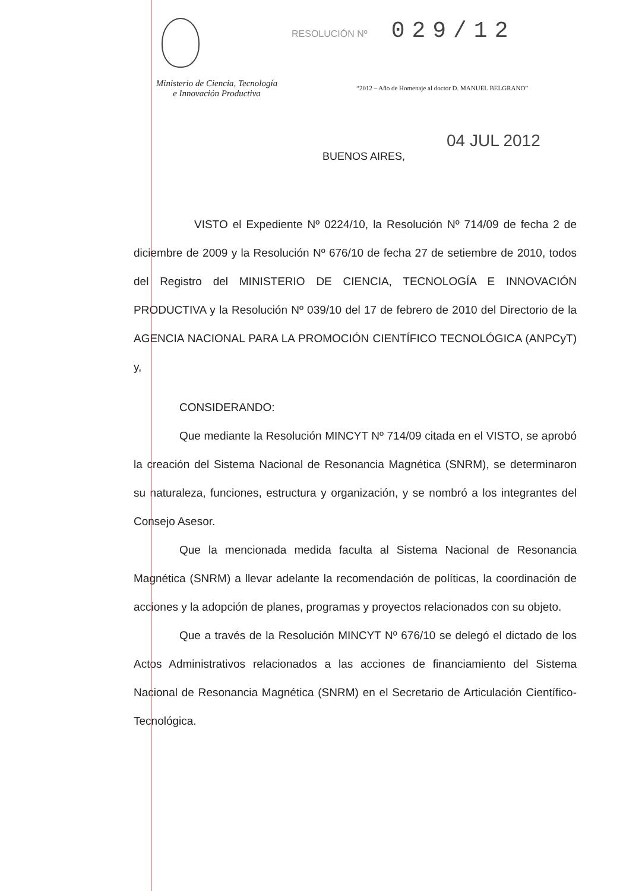RESOLUCIÓN Nº
029/12
Ministerio de Ciencia, Tecnología
e Innovación Productiva
“2012 – Año de Homenaje al doctor D. MANUEL BELGRANO”
04 JUL 2012
BUENOS AIRES,
VISTO el Expediente Nº 0224/10, la Resolución Nº 714/09 de fecha 2 de diciembre de 2009 y la Resolución Nº 676/10 de fecha 27 de setiembre de 2010, todos del Registro del MINISTERIO DE CIENCIA, TECNOLOGÍA E INNOVACIÓN PRODUCTIVA y la Resolución Nº 039/10 del 17 de febrero de 2010 del Directorio de la AGENCIA NACIONAL PARA LA PROMOCIÓN CIENTÍFICO TECNOLÓGICA (ANPCyT) y,
CONSIDERANDO:
Que mediante la Resolución MINCYT Nº 714/09 citada en el VISTO, se aprobó la creación del Sistema Nacional de Resonancia Magnética (SNRM), se determinaron su naturaleza, funciones, estructura y organización, y se nombró a los integrantes del Consejo Asesor.
Que la mencionada medida faculta al Sistema Nacional de Resonancia Magnética (SNRM) a llevar adelante la recomendación de políticas, la coordinación de acciones y la adopción de planes, programas y proyectos relacionados con su objeto.
Que a través de la Resolución MINCYT Nº 676/10 se delegó el dictado de los Actos Administrativos relacionados a las acciones de financiamiento del Sistema Nacional de Resonancia Magnética (SNRM) en el Secretario de Articulación Científico-Tecnológica.